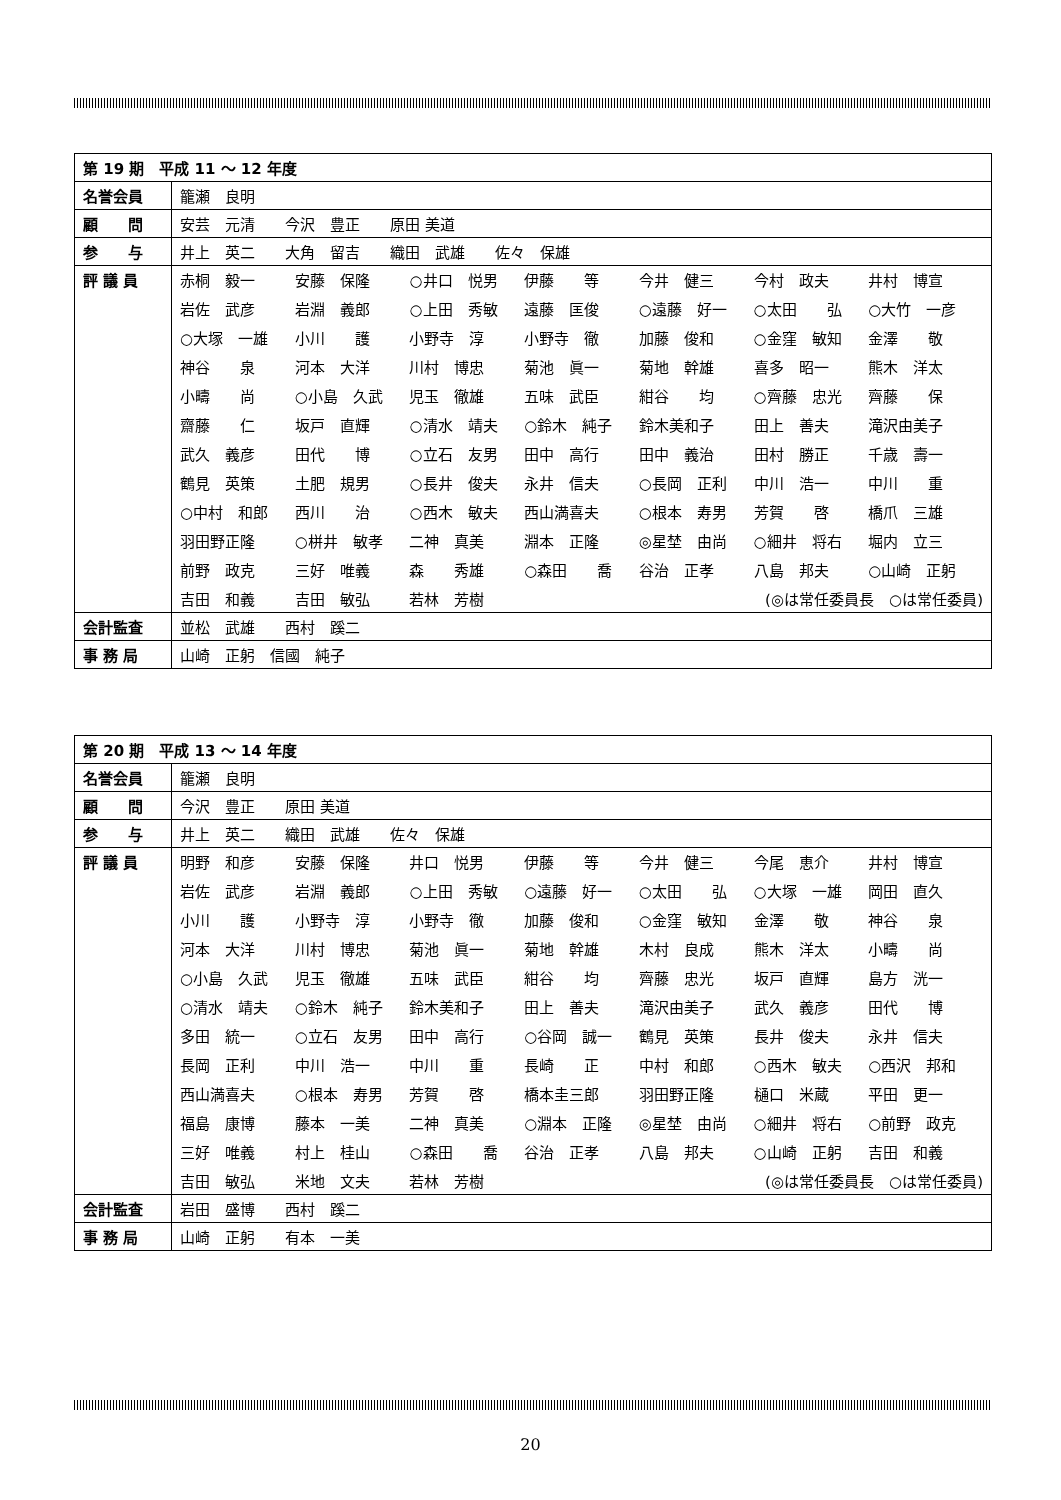| 第 19 期 平成 11 ～ 12 年度 | |
| --- | --- |
| 名誉会員 | 籠瀬 良明 |
| 顧 問 | 安芸 元清 今沢 豊正 原田 美道 |
| 参 与 | 井上 英二 大角 留吉 織田 武雄 佐々 保雄 |
| 評 議 員 | 赤桐 毅一 安藤 保隆 ○井口 悦男 伊藤 等 今井 健三 今村 政夫 井村 博宣 岩佐 武彦 岩淵 義郎 ○上田 秀敏 遠藤 匡俊 ○遠藤 好一 ○太田 弘 ○大竹 一彦 ○大塚 一雄 小川 護 小野寺 淳 小野寺 徹 加藤 俊和 ○金窪 敏知 金澤 敬 神谷 泉 河本 大洋 川村 博忠 菊池 眞一 菊地 幹雄 喜多 昭一 熊木 洋太 小疇 尚 ○小島 久武 児玉 徹雄 五味 武臣 紺谷 均 ○齊藤 忠光 齊藤 保 齋藤 仁 坂戸 直輝 ○清水 靖夫 ○鈴木 純子 鈴木美和子 田上 善夫 滝沢由美子 武久 義彦 田代 博 ○立石 友男 田中 高行 田中 義治 田村 勝正 千歳 壽一 鶴見 英策 土肥 規男 ○長井 俊夫 永井 信夫 ○長岡 正利 中川 浩一 中川 重 ○中村 和郎 西川 治 ○西木 敏夫 西山満喜夫 ○根本 寿男 芳賀 啓 橋爪 三雄 羽田野正隆 ○栟井 敏孝 二神 真美 淵本 正隆 ◎星埜 由尚 ○細井 将右 堀内 立三 前野 政克 三好 唯義 森 秀雄 ○森田 喬 谷治 正孝 八島 邦夫 ○山崎 正躬 吉田 和義 吉田 敏弘 若林 芳樹 (◎は常任委員長 ○は常任委員) |
| 会計監査 | 並松 武雄 西村 蹊二 |
| 事 務 局 | 山崎 正躬 信國 純子 |
| 第 20 期 平成 13 ～ 14 年度 | |
| --- | --- |
| 名誉会員 | 籠瀬 良明 |
| 顧 問 | 今沢 豊正 原田 美道 |
| 参 与 | 井上 英二 織田 武雄 佐々 保雄 |
| 評 議 員 | 明野 和彦 安藤 保隆 井口 悦男 伊藤 等 今井 健三 今尾 恵介 井村 博宣 岩佐 武彦 岩淵 義郎 ○上田 秀敏 ○遠藤 好一 ○太田 弘 ○大塚 一雄 岡田 直久 小川 護 小野寺 淳 小野寺 徹 加藤 俊和 ○金窪 敏知 金澤 敬 神谷 泉 河本 大洋 川村 博忠 菊池 眞一 菊地 幹雄 木村 良成 熊木 洋太 小疇 尚 ○小島 久武 児玉 徹雄 五味 武臣 紺谷 均 齊藤 忠光 坂戸 直輝 島方 洸一 ○清水 靖夫 ○鈴木 純子 鈴木美和子 田上 善夫 滝沢由美子 武久 義彦 田代 博 多田 統一 ○立石 友男 田中 高行 ○谷岡 誠一 鶴見 英策 長井 俊夫 永井 信夫 長岡 正利 中川 浩一 中川 重 長崎 正 中村 和郎 ○西木 敏夫 ○西沢 邦和 西山満喜夫 ○根本 寿男 芳賀 啓 橋本圭三郎 羽田野正隆 樋口 米蔵 平田 更一 福島 康博 藤本 一美 二神 真美 ○淵本 正隆 ◎星埜 由尚 ○細井 将右 ○前野 政克 三好 唯義 村上 桂山 ○森田 喬 谷治 正孝 八島 邦夫 ○山崎 正躬 吉田 和義 吉田 敏弘 米地 文夫 若林 芳樹 (◎は常任委員長 ○は常任委員) |
| 会計監査 | 岩田 盛博 西村 蹊二 |
| 事 務 局 | 山崎 正躬 有本 一美 |
20